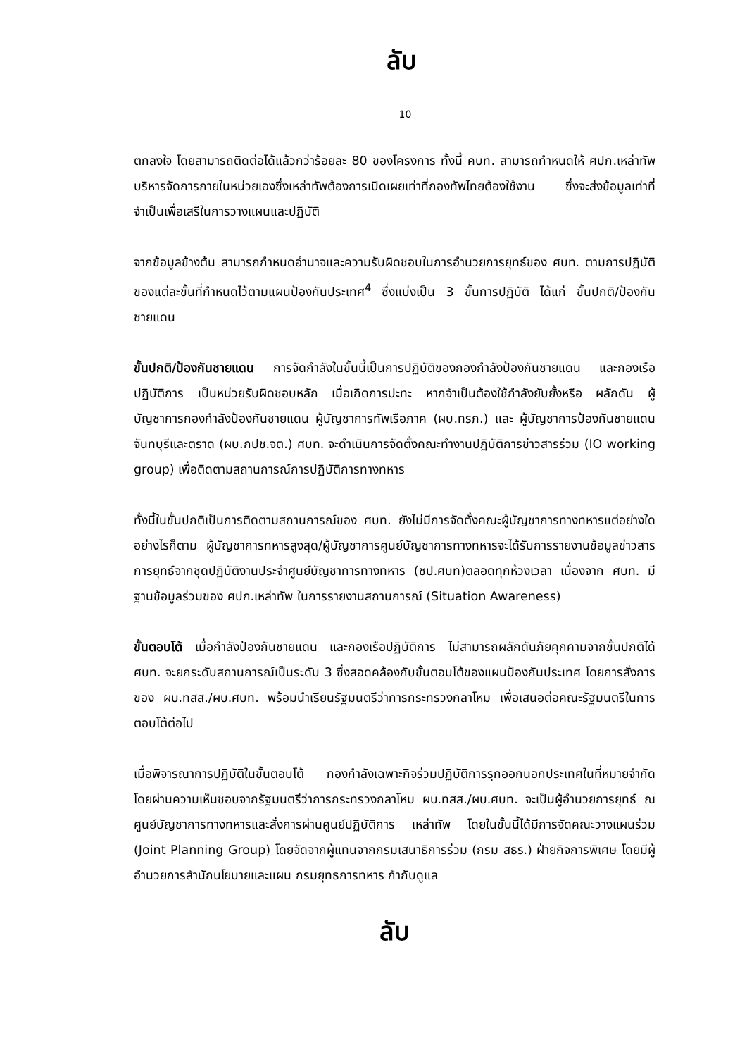ลับ
10
ตกลงใจ โดยสามารถติดต่อได้แล้วกว่าร้อยละ 80 ของโครงการ ทั้งนี้ คบท. สามารถกำหนดให้ ศปก.เหล่าทัพ บริหารจัดการภายในหน่วยเองซึ่งเหล่าทัพต้องการเปิดเผยเท่าที่กองทัพไทยต้องใช้งาน ซึ่งจะส่งข้อมูลเท่าที่จำเป็นเพื่อเสรีในการวางแผนและปฏิบัติ
จากข้อมูลข้างต้น สามารถกำหนดอำนาจและความรับผิดชอบในการอำนวยการยุทธ์ของ ศบท. ตามการปฏิบัติของแต่ละขั้นที่กำหนดไว้ตามแผนป้องกันประเทศ<sup>4</sup> ซึ่งแบ่งเป็น 3 ขั้นการปฏิบัติ ได้แก่ ขั้นปกติ/ป้องกันชายแดน
ขั้นปกติ/ป้องกันชายแดน การจัดกำลังในขั้นนี้เป็นการปฏิบัติของกองกำลังป้องกันชายแดน และกองเรือปฏิบัติการ เป็นหน่วยรับผิดชอบหลัก เมื่อเกิดการปะทะ หากจำเป็นต้องใช้กำลังยับยั้งหรือ ผลักดัน ผู้บัญชาการกองกำลังป้องกันชายแดน ผู้บัญชาการทัพเรือภาค (ผบ.ทรภ.) และ ผู้บัญชาการป้องกันชายแดนจันทบุรีและตราด (ผบ.กปช.จต.) ศบท. จะดำเนินการจัดตั้งคณะทำงานปฏิบัติการข่าวสารร่วม (IO working group) เพื่อติดตามสถานการณ์การปฏิบัติการทางทหาร
ทั้งนี้ในขั้นปกติเป็นการติดตามสถานการณ์ของ ศบท. ยังไม่มีการจัดตั้งคณะผู้บัญชาการทางทหารแต่อย่างใด อย่างไรก็ตาม ผู้บัญชาการทหารสูงสุด/ผู้บัญชาการศูนย์บัญชาการทางทหารจะได้รับการรายงานข้อมูลข่าวสารการยุทธ์จากชุดปฏิบัติงานประจำศูนย์บัญชาการทางทหาร (ชป.ศบท)ตลอดทุกห้วงเวลา เนื่องจาก ศบท. มีฐานข้อมูลร่วมของ ศปก.เหล่าทัพ ในการรายงานสถานการณ์ (Situation Awareness)
ขั้นตอบโต้ เมื่อกำลังป้องกันชายแดน และกองเรือปฏิบัติการ ไม่สามารถผลักดันภัยคุกคามจากขั้นปกติได้ ศบท. จะยกระดับสถานการณ์เป็นระดับ 3 ซึ่งสอดคล้องกับขั้นตอบโต้ของแผนป้องกันประเทศ โดยการสั่งการของ ผบ.ทสส./ผบ.ศบท. พร้อมนำเรียนรัฐมนตรีว่าการกระทรวงกลาโหม เพื่อเสนอต่อคณะรัฐมนตรีในการตอบโต้ต่อไป
เมื่อพิจารณาการปฏิบัติในขั้นตอบโต้ กองกำลังเฉพาะกิจร่วมปฏิบัติการรุกออกนอกประเทศในที่หมายจำกัด โดยผ่านความเห็นชอบจากรัฐมนตรีว่าการกระทรวงกลาโหม ผบ.ทสส./ผบ.ศบท. จะเป็นผู้อำนวยการยุทธ์ ณ ศูนย์บัญชาการทางทหารและสั่งการผ่านศูนย์ปฏิบัติการ เหล่าทัพ โดยในขั้นนี้ได้มีการจัดคณะวางแผนร่วม (Joint Planning Group) โดยจัดจากผู้แทนจากกรมเสนาธิการร่วม (กรม สธร.) ฝ่ายกิจการพิเศษ โดยมีผู้อำนวยการสำนักนโยบายและแผน กรมยุทธการทหาร กำกับดูแล
ลับ